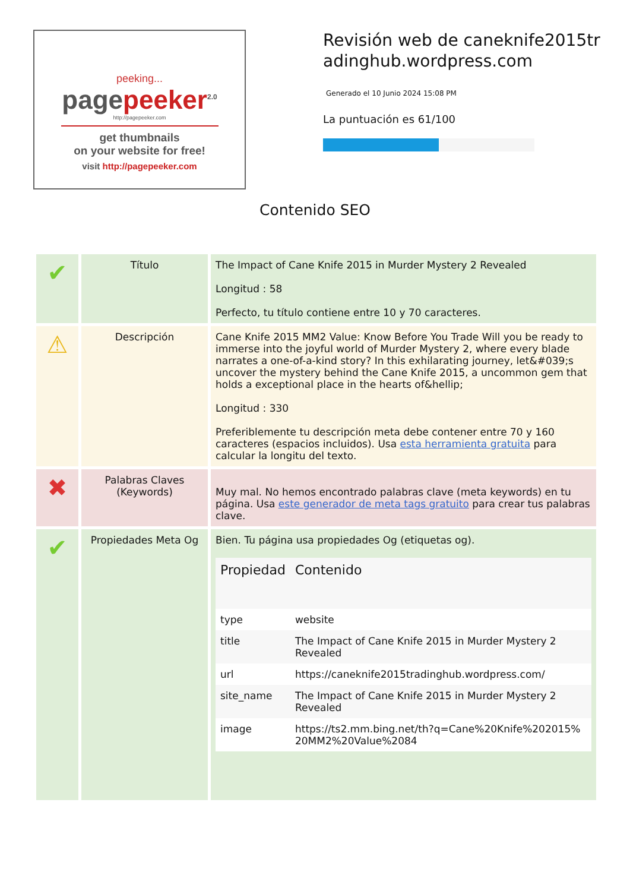peeking...
pagepeeker<sup>2.0</sup>
http://pagepeeker.com
get thumbnails
on your website for free!
visit http://pagepeeker.com
Revisión web de caneknife2015tradinghub.wordpress.com
Generado el 10 Junio 2024 15:08 PM
La puntuación es 61/100
Contenido SEO
| ✔ | Título | The Impact of Cane Knife 2015 in Murder Mystery 2 Revealed Longitud : 58 Perfecto, tu título contiene entre 10 y 70 caracteres. |
| ⚠ | Descripción | Cane Knife 2015 MM2 Value: Know Before You Trade Will you be ready to immerse into the joyful world of Murder Mystery 2, where every blade narrates a one-of-a-kind story? In this exhilarating journey, let&#039;s uncover the mystery behind the Cane Knife 2015, a uncommon gem that holds a exceptional place in the hearts of&hellip; Longitud : 330 Preferiblemente tu descripción meta debe contener entre 70 y 160 caracteres (espacios incluidos). Usa esta herramienta gratuita para calcular la longitu del texto. |
| ✖ | Palabras Claves (Keywords) | Muy mal. No hemos encontrado palabras clave (meta keywords) en tu página. Usa este generador de meta tags gratuito para crear tus palabras clave. |
| ✔ | Propiedades Meta Og | Bien. Tu página usa propiedades Og (etiquetas og). / Propiedad / Contenido / / --- / --- / / type / website / / title / The Impact of Cane Knife 2015 in Murder Mystery 2 Revealed / / url / https://caneknife2015tradinghub.wordpress.com/ / / site_name / The Impact of Cane Knife 2015 in Murder Mystery 2 Revealed / / image / https://ts2.mm.bing.net/th?q=Cane%20Knife%202015%20MM2%20Value%2084 / |